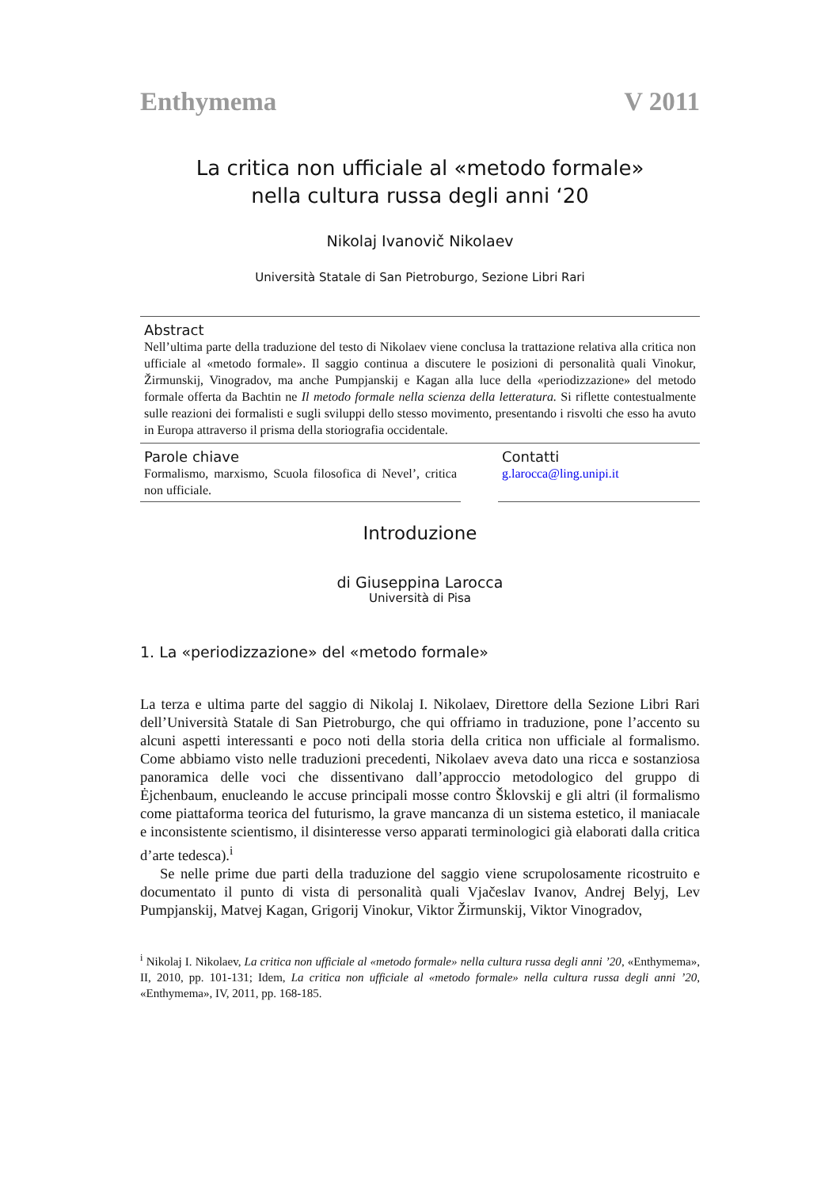Enthymema V 2011
La critica non ufficiale al «metodo formale»
nella cultura russa degli anni ‘20
Nikolaj Ivanovič Nikolaev
Università Statale di San Pietroburgo, Sezione Libri Rari
Abstract
Nell’ultima parte della traduzione del testo di Nikolaev viene conclusa la trattazione relativa alla critica non ufficiale al «metodo formale». Il saggio continua a discutere le posizioni di personalità quali Vinokur, Žirmunskij, Vinogradov, ma anche Pumpjanskij e Kagan alla luce della «periodizzazione» del metodo formale offerta da Bachtin ne Il metodo formale nella scienza della letteratura. Si riflette contestualmente sulle reazioni dei formalisti e sugli sviluppi dello stesso movimento, presentando i risvolti che esso ha avuto in Europa attraverso il prisma della storiografia occidentale.
Parole chiave
Formalismo, marxismo, Scuola filosofica di Nevel’, critica non ufficiale.
Contatti
g.larocca@ling.unipi.it
Introduzione
di Giuseppina Larocca
Università di Pisa
1. La «periodizzazione» del «metodo formale»
La terza e ultima parte del saggio di Nikolaj I. Nikolaev, Direttore della Sezione Libri Rari dell’Università Statale di San Pietroburgo, che qui offriamo in traduzione, pone l’accento su alcuni aspetti interessanti e poco noti della storia della critica non ufficiale al formalismo. Come abbiamo visto nelle traduzioni precedenti, Nikolaev aveva dato una ricca e sostanziosa panoramica delle voci che dissentivano dall’approccio metodologico del gruppo di Ėjchenbaum, enucleando le accuse principali mosse contro Šklovskij e gli altri (il formalismo come piattaforma teorica del futurismo, la grave mancanza di un sistema estetico, il maniacale e inconsistente scientismo, il disinteresse verso apparati terminologici già elaborati dalla critica d’arte tedesca).<sup>i</sup>
Se nelle prime due parti della traduzione del saggio viene scrupolosamente ricostruito e documentato il punto di vista di personalità quali Vjačeslav Ivanov, Andrej Belyj, Lev Pumpjanskij, Matvej Kagan, Grigorij Vinokur, Viktor Žirmunskij, Viktor Vinogradov,
<sup>i</sup> Nikolaj I. Nikolaev, La critica non ufficiale al «metodo formale» nella cultura russa degli anni ’20, «Enthymema», II, 2010, pp. 101-131; Idem, La critica non ufficiale al «metodo formale» nella cultura russa degli anni ’20, «Enthymema», IV, 2011, pp. 168-185.